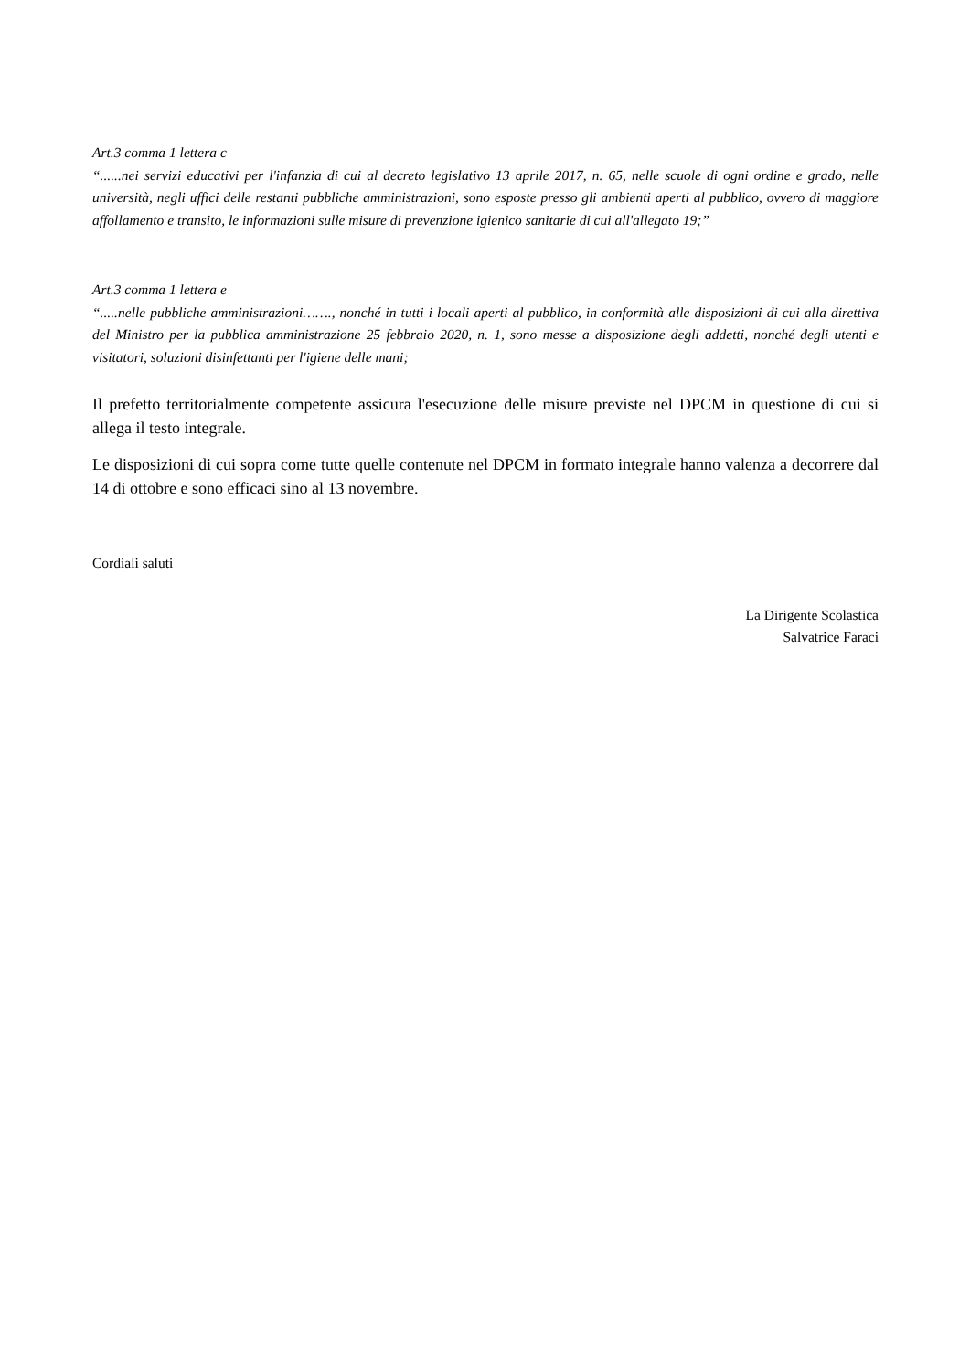Art.3 comma 1 lettera c
“......nei servizi educativi per l'infanzia di cui al decreto legislativo 13 aprile 2017, n. 65, nelle scuole di ogni ordine e grado, nelle università, negli uffici delle restanti pubbliche amministrazioni, sono esposte presso gli ambienti aperti al pubblico, ovvero di maggiore affollamento e transito, le informazioni sulle misure di prevenzione igienico sanitarie di cui all'allegato 19;”
Art.3 comma 1 lettera e
“.....nelle pubbliche amministrazioni……., nonché in tutti i locali aperti al pubblico, in conformità alle disposizioni di cui alla direttiva del Ministro per la pubblica amministrazione 25 febbraio 2020, n. 1, sono messe a disposizione degli addetti, nonché degli utenti e visitatori, soluzioni disinfettanti per l'igiene delle mani;
Il prefetto territorialmente competente assicura l'esecuzione delle misure previste nel DPCM in questione di cui si allega il testo integrale.
Le disposizioni di cui sopra come tutte quelle contenute nel DPCM in formato integrale hanno valenza a decorrere dal 14 di ottobre e sono efficaci sino al 13 novembre.
Cordiali saluti
La Dirigente Scolastica
Salvatrice Faraci